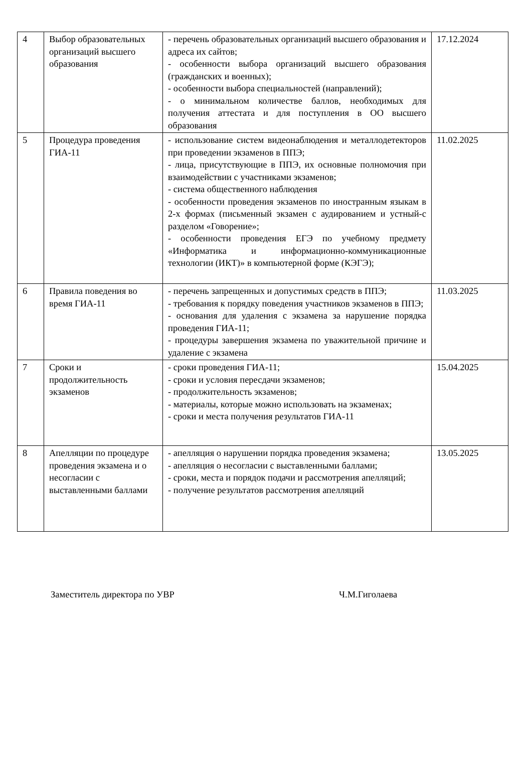| 4 | Выбор образовательных организаций высшего образования | - перечень образовательных организаций высшего образования и адреса их сайтов; - особенности выбора организаций высшего образования (гражданских и военных); - особенности выбора специальностей (направлений); - о минимальном количестве баллов, необходимых для получения аттестата и для поступления в ОО высшего образования | 17.12.2024 |
| 5 | Процедура проведения ГИА-11 | - использование систем видеонаблюдения и металлодетекторов при проведении экзаменов в ППЭ; - лица, присутствующие в ППЭ, их основные полномочия при взаимодействии с участниками экзаменов; - система общественного наблюдения - особенности проведения экзаменов по иностранным языкам в 2-х формах (письменный экзамен с аудированием и устный-с разделом «Говорение»; - особенности проведения ЕГЭ по учебному предмету «Информатика и информационно-коммуникационные технологии (ИКТ)» в компьютерной форме (КЭГЭ); | 11.02.2025 |
| 6 | Правила поведения во время ГИА-11 | - перечень запрещенных и допустимых средств в ППЭ; - требования к порядку поведения участников экзаменов в ППЭ; - основания для удаления с экзамена за нарушение порядка проведения ГИА-11; - процедуры завершения экзамена по уважительной причине и удаление с экзамена | 11.03.2025 |
| 7 | Сроки и продолжительность экзаменов | - сроки проведения ГИА-11; - сроки и условия пересдачи экзаменов; - продолжительность экзаменов; - материалы, которые можно использовать на экзаменах; - сроки и места получения результатов ГИА-11 | 15.04.2025 |
| 8 | Апелляции по процедуре проведения экзамена и о несогласии с выставленными баллами | - апелляция о нарушении порядка проведения экзамена; - апелляция о несогласии с выставленными баллами; - сроки, места и порядок подачи и рассмотрения апелляций; - получение результатов рассмотрения апелляций | 13.05.2025 |
Заместитель директора по УВР Ч.М.Гиголаева